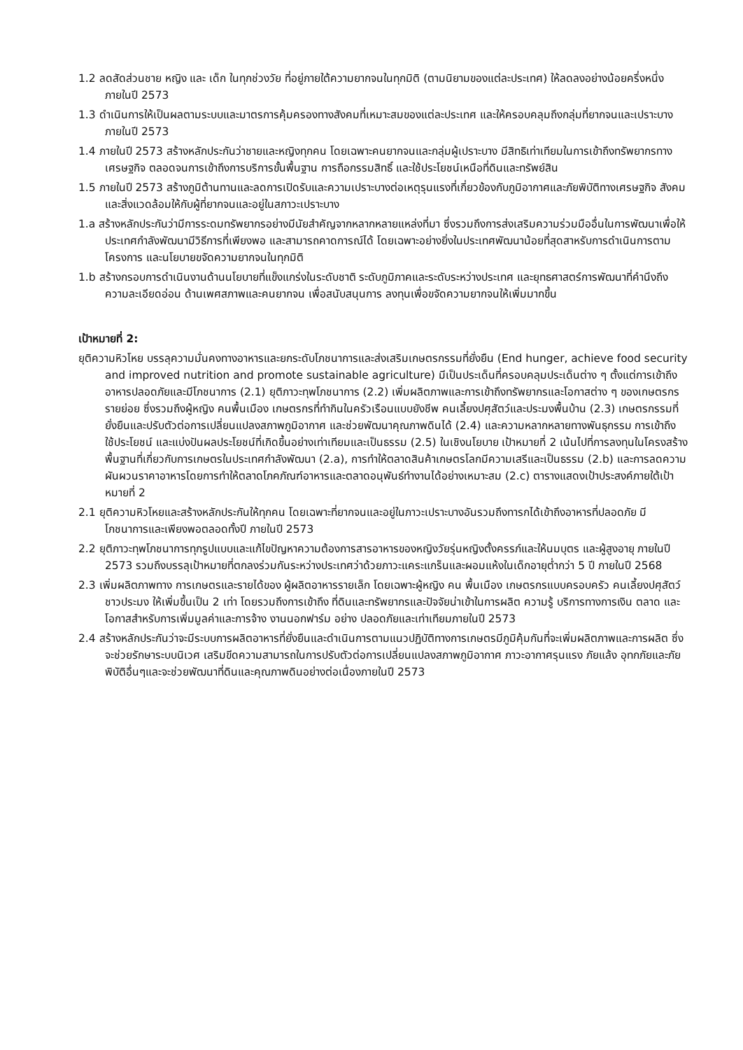1.2 ลดสัดส่วนชาย หญิง และ เด็ก ในทุกช่วงวัย ที่อยู่ภายใต้ความยากจนในทุกมิติ (ตามนิยามของแต่ละประเทศ) ให้ลดลงอย่างน้อยครึ่งหนึ่ง ภายในปี 2573
1.3 ดำเนินการให้เป็นผลตามระบบและมาตรการคุ้มครองทางสังคมที่เหมาะสมของแต่ละประเทศ และให้ครอบคลุมถึงกลุ่มที่ยากจนและเปราะบาง ภายในปี 2573
1.4 ภายในปี 2573 สร้างหลักประกันว่าชายและหญิงทุกคน โดยเฉพาะคนยากจนและกลุ่มผู้เปราะบาง มีสิทธิเท่าเทียมในการเข้าถึงทรัพยากรทางเศรษฐกิจ ตลอดจนการเข้าถึงการบริการขั้นพื้นฐาน การถือกรรมสิทธิ์ และใช้ประโยชน์เหนือที่ดินและทรัพย์สิน
1.5 ภายในปี 2573 สร้างภูมิต้านทานและลดการเปิดรับและความเปราะบางต่อเหตุรุนแรงที่เกี่ยวข้องกับภูมิอากาศและภัยพิบัติทางเศรษฐกิจ สังคมและสิ่งแวดล้อมให้กับผู้ที่ยากจนและอยู่ในสภาวะเปราะบาง
1.a สร้างหลักประกันว่ามีการระดมทรัพยากรอย่างมีนัยสำคัญจากหลากหลายแหล่งที่มา ซึ่งรวมถึงการส่งเสริมความร่วมมืออื่นในการพัฒนาเพื่อให้ประเทศกำลังพัฒนามีวิธีการที่เพียงพอ และสามารถคาดการณ์ได้ โดยเฉพาะอย่างยิ่งในประเทศพัฒนาน้อยที่สุดสาหรับการดำเนินการตามโครงการ และนโยบายขจัดความยากจนในทุกมิติ
1.b สร้างกรอบการดำเนินงานด้านนโยบายที่แข็งแกร่งในระดับชาติ ระดับภูมิภาคและระดับระหว่างประเทศ และยุทธศาสตร์การพัฒนาที่คำนึงถึงความละเอียดอ่อน ด้านเพศสภาพและคนยากจน เพื่อสนับสนุนการ ลงทุนเพื่อขจัดความยากจนให้เพิ่มมากขึ้น
เป้าหมายที่ 2:
ยุติความหิวโหย บรรลุความมั่นคงทางอาหารและยกระดับโภชนาการและส่งเสริมเกษตรกรรมที่ยั่งยืน (End hunger, achieve food security and improved nutrition and promote sustainable agriculture) มีเป็นประเด็นที่ครอบคลุมประเด็นต่าง ๆ ตั้งแต่การเข้าถึงอาหารปลอดภัยและมีโภชนาการ (2.1) ยุติภาวะทุพโภชนาการ (2.2) เพิ่มผลิตภาพและการเข้าถึงทรัพยากรและโอกาสต่าง ๆ ของเกษตรกรรายย่อย ซึ่งรวมถึงผู้หญิง คนพื้นเมือง เกษตรกรที่ทำกินในครัวเรือนแบบยังชีพ คนเลี้ยงปศุสัตว์และประมงพื้นบ้าน (2.3) เกษตรกรรมที่ยั่งยืนและปรับตัวต่อการเปลี่ยนแปลงสภาพภูมิอากาศ และช่วยพัฒนาคุณภาพดินได้ (2.4) และความหลากหลายทางพันธุกรรม การเข้าถึง ใช้ประโยชน์ และแบ่งปันผลประโยชน์ที่เกิดขึ้นอย่างเท่าเทียมและเป็นธรรม (2.5) ในเชิงนโยบาย เป้าหมายที่ 2 เน้นไปที่การลงทุนในโครงสร้างพื้นฐานที่เกี่ยวกับการเกษตรในประเทศกำลังพัฒนา (2.a), การทำให้ตลาดสินค้าเกษตรโลกมีความเสรีและเป็นธรรม (2.b) และการลดความผันผวนราคาอาหารโดยการทำให้ตลาดโภคภัณฑ์อาหารและตลาดอนุพันธ์ทำงานได้อย่างเหมาะสม (2.c) ตารางแสดงเป้าประสงค์ภายใต้เป้าหมายที่ 2
2.1 ยุติความหิวโหยและสร้างหลักประกันให้ทุกคน โดยเฉพาะที่ยากจนและอยู่ในภาวะเปราะบางอันรวมถึงทารกได้เข้าถึงอาหารที่ปลอดภัย มีโภชนาการและเพียงพอตลอดทั้งปี ภายในปี 2573
2.2 ยุติภาวะทุพโภชนาการทุกรูปแบบและแก้ไขปัญหาความต้องการสารอาหารของหญิงวัยรุ่นหญิงตั้งครรภ์และให้นมบุตร และผู้สูงอายุ ภายในปี 2573 รวมถึงบรรลุเป้าหมายที่ตกลงร่วมกันระหว่างประเทศว่าด้วยภาวะแคระแกร็นและผอมแห้งในเด็กอายุต่ำกว่า 5 ปี ภายในปี 2568
2.3 เพิ่มผลิตภาพทาง การเกษตรและรายได้ของ ผู้ผลิตอาหารรายเล็ก โดยเฉพาะผู้หญิง คน พื้นเมือง เกษตรกรแบบครอบครัว คนเลี้ยงปศุสัตว์ ชาวประมง ให้เพิ่มขึ้นเป็น 2 เท่า โดยรวมถึงการเข้าถึง ที่ดินและทรัพยากรและปัจจัยน่าเข้าในการผลิต ความรู้ บริการทางการเงิน ตลาด และโอกาสสำหรับการเพิ่มมูลค่าและการจ้าง งานนอกฟาร์ม อย่าง ปลอดภัยและเท่าเทียมภายในปี 2573
2.4 สร้างหลักประกันว่าจะมีระบบการผลิตอาหารที่ยั่งยืนและดำเนินการตามแนวปฏิบัติทางการเกษตรมีภูมิคุ้มกันที่จะเพิ่มผลิตภาพและการผลิต ซึ่งจะช่วยรักษาระบบนิเวศ เสริมขีดความสามารถในการปรับตัวต่อการเปลี่ยนแปลงสภาพภูมิอากาศ ภาวะอากาศรุนแรง ภัยแล้ง อุทกภัยและภัยพิบัติอื่นๆและจะช่วยพัฒนาที่ดินและคุณภาพดินอย่างต่อเนื่องภายในปี 2573